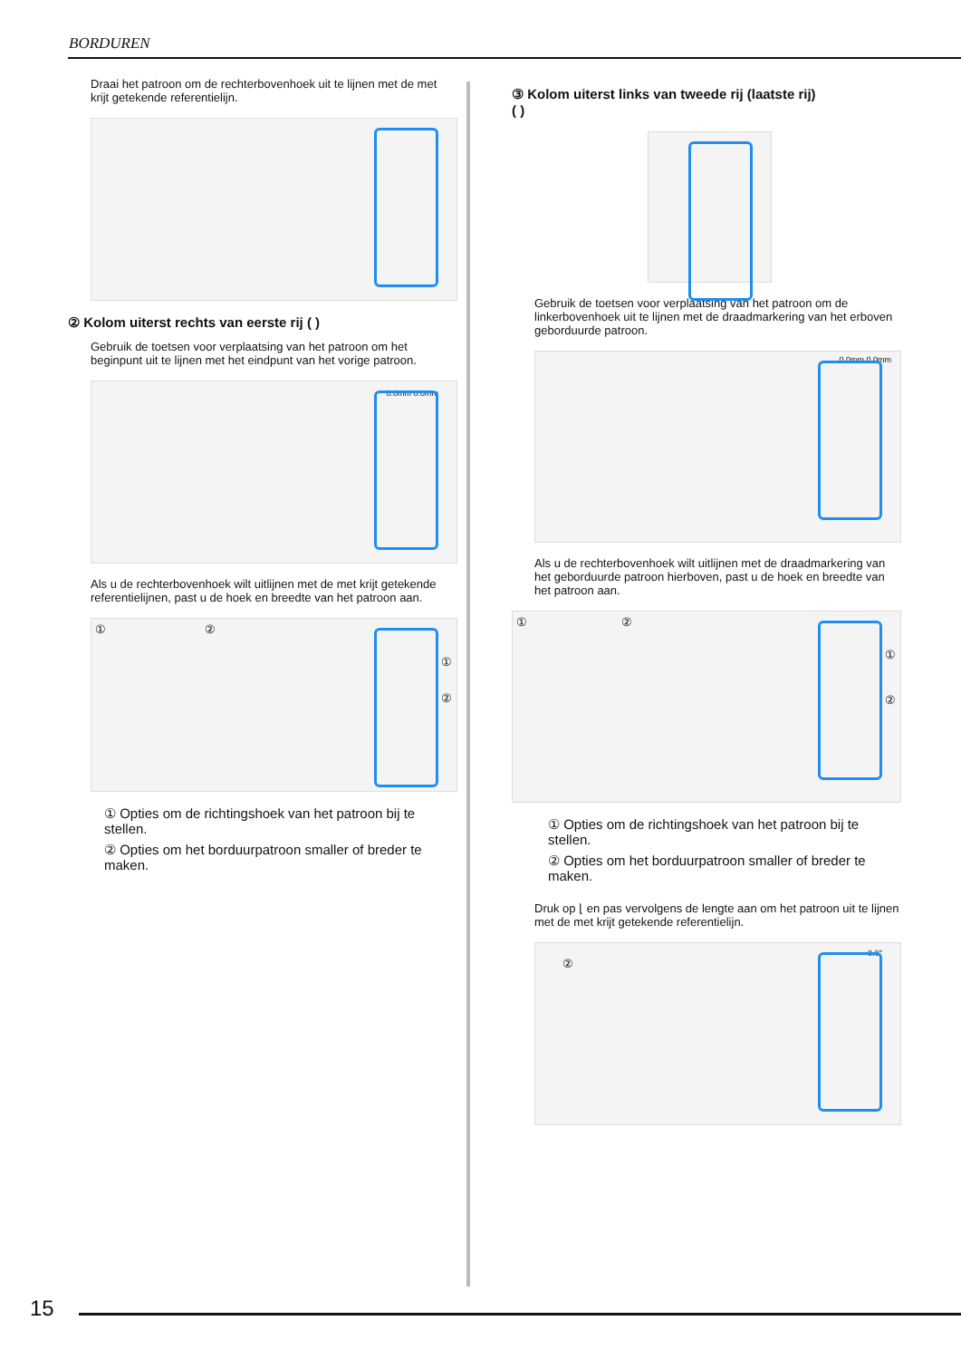BORDUREN
Draai het patroon om de rechterbovenhoek uit te lijnen met de met krijt getekende referentielijn.
② Kolom uiterst rechts van eerste rij ( )
Gebruik de toetsen voor verplaatsing van het patroon om het beginpunt uit te lijnen met het eindpunt van het vorige patroon.
0.0mm 0.0mm
Als u de rechterbovenhoek wilt uitlijnen met de met krijt getekende referentielijnen, past u de hoek en breedte van het patroon aan.
① ②
①
②
① Opties om de richtingshoek van het patroon bij te stellen.
② Opties om het borduurpatroon smaller of breder te maken.
③ Kolom uiterst links van tweede rij (laatste rij)
( )
Gebruik de toetsen voor verplaatsing van het patroon om de linkerbovenhoek uit te lijnen met de draadmarkering van het erboven geborduurde patroon.
0.0mm 0.0mm
Als u de rechterbovenhoek wilt uitlijnen met de draadmarkering van het geborduurde patroon hierboven, past u de hoek en breedte van het patroon aan.
① ②
①
②
① Opties om de richtingshoek van het patroon bij te stellen.
② Opties om het borduurpatroon smaller of breder te maken.
Druk op ⌊ en pas vervolgens de lengte aan om het patroon uit te lijnen met de met krijt getekende referentielijn.
②
0.0°
15